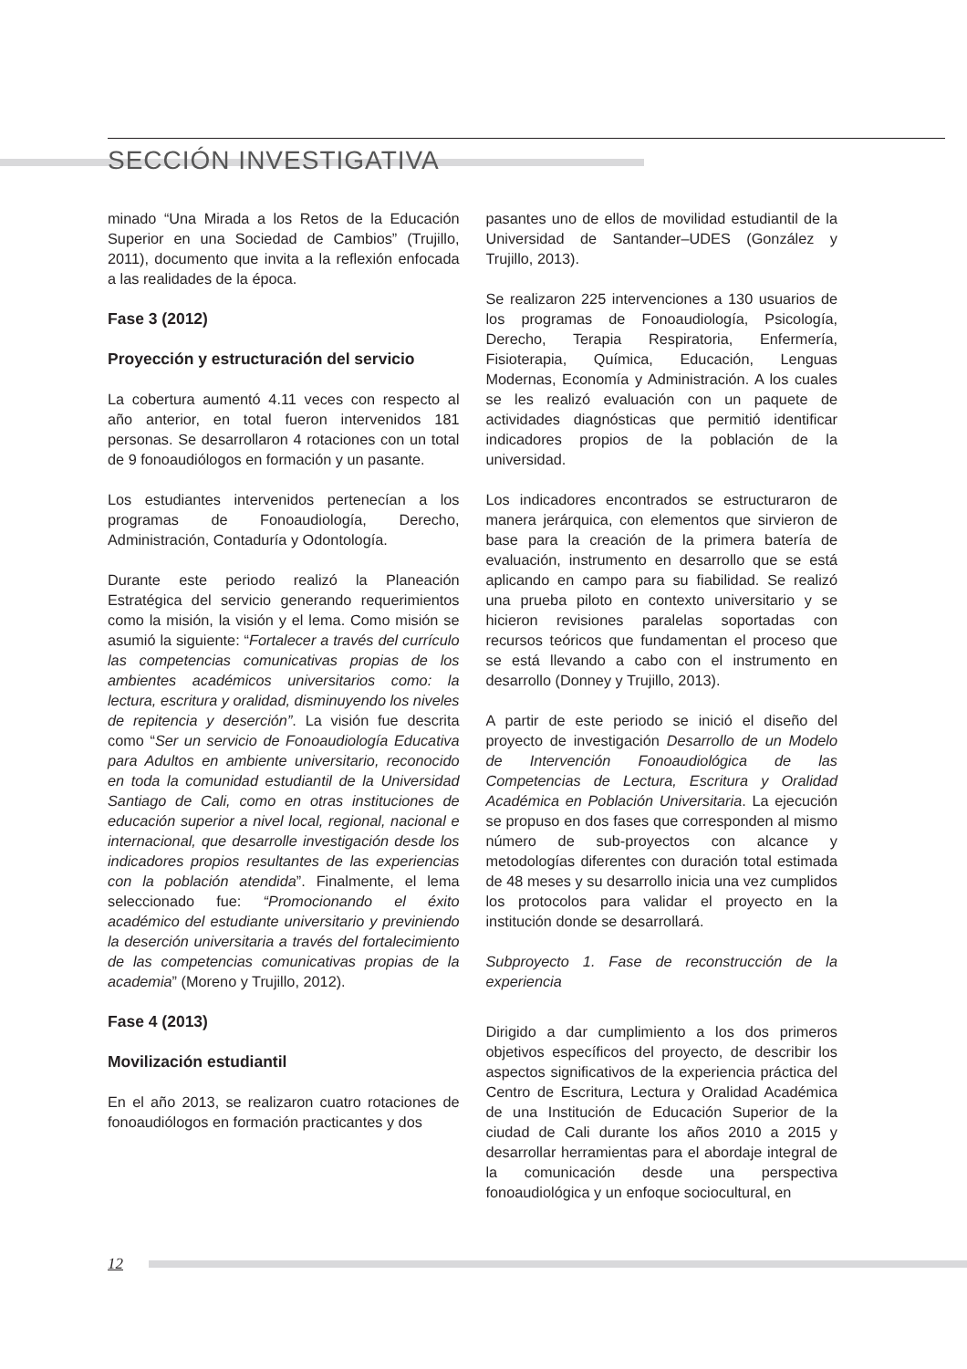SECCIÓN INVESTIGATIVA
minado “Una Mirada a los Retos de la Educación Superior en una Sociedad de Cambios” (Trujillo, 2011), documento que invita a la reflexión enfocada a las realidades de la época.
Fase 3 (2012)
Proyección y estructuración del servicio
La cobertura aumentó 4.11 veces con respecto al año anterior, en total fueron intervenidos 181 personas. Se desarrollaron 4 rotaciones con un total de 9 fonoaudiólogos en formación y un pasante.
Los estudiantes intervenidos pertenecían a los programas de Fonoaudiología, Derecho, Administración, Contaduría y Odontología.
Durante este periodo realizó la Planeación Estratégica del servicio generando requerimientos como la misión, la visión y el lema. Como misión se asumió la siguiente: “Fortalecer a través del currículo las competencias comunicativas propias de los ambientes académicos universitarios como: la lectura, escritura y oralidad, disminuyendo los niveles de repitencia y deserción”. La visión fue descrita como “Ser un servicio de Fonoaudiología Educativa para Adultos en ambiente universitario, reconocido en toda la comunidad estudiantil de la Universidad Santiago de Cali, como en otras instituciones de educación superior a nivel local, regional, nacional e internacional, que desarrolle investigación desde los indicadores propios resultantes de las experiencias con la población atendida”. Finalmente, el lema seleccionado fue: “Promocionando el éxito académico del estudiante universitario y previniendo la deserción universitaria a través del fortalecimiento de las competencias comunicativas propias de la academia” (Moreno y Trujillo, 2012).
Fase 4 (2013)
Movilización estudiantil
En el año 2013, se realizaron cuatro rotaciones de fonoaudiólogos en formación practicantes y dos
pasantes uno de ellos de movilidad estudiantil de la Universidad de Santander–UDES (González y Trujillo, 2013).
Se realizaron 225 intervenciones a 130 usuarios de los programas de Fonoaudiología, Psicología, Derecho, Terapia Respiratoria, Enfermería, Fisioterapia, Química, Educación, Lenguas Modernas, Economía y Administración. A los cuales se les realizó evaluación con un paquete de actividades diagnósticas que permitió identificar indicadores propios de la población de la universidad.
Los indicadores encontrados se estructuraron de manera jerárquica, con elementos que sirvieron de base para la creación de la primera batería de evaluación, instrumento en desarrollo que se está aplicando en campo para su fiabilidad. Se realizó una prueba piloto en contexto universitario y se hicieron revisiones paralelas soportadas con recursos teóricos que fundamentan el proceso que se está llevando a cabo con el instrumento en desarrollo (Donney y Trujillo, 2013).
A partir de este periodo se inició el diseño del proyecto de investigación Desarrollo de un Modelo de Intervención Fonoaudiológica de las Competencias de Lectura, Escritura y Oralidad Académica en Población Universitaria. La ejecución se propuso en dos fases que corresponden al mismo número de sub-proyectos con alcance y metodologías diferentes con duración total estimada de 48 meses y su desarrollo inicia una vez cumplidos los protocolos para validar el proyecto en la institución donde se desarrollará.
Subproyecto 1. Fase de reconstrucción de la experiencia
Dirigido a dar cumplimiento a los dos primeros objetivos específicos del proyecto, de describir los aspectos significativos de la experiencia práctica del Centro de Escritura, Lectura y Oralidad Académica de una Institución de Educación Superior de la ciudad de Cali durante los años 2010 a 2015 y desarrollar herramientas para el abordaje integral de la comunicación desde una perspectiva fonoaudiológica y un enfoque sociocultural, en
12